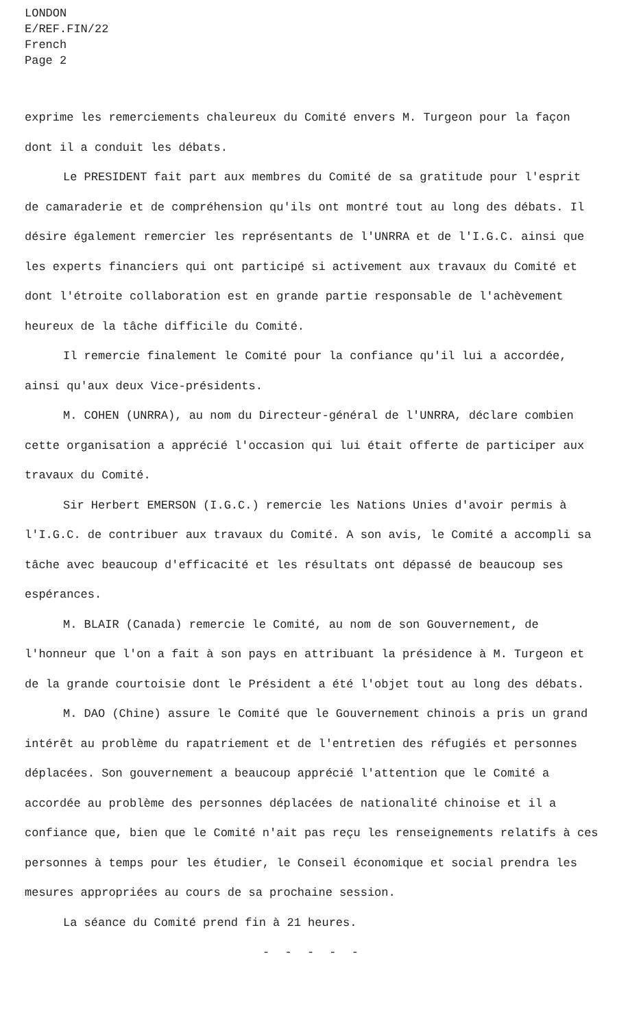LONDON
E/REF.FIN/22
French
Page 2
exprime les remerciements chaleureux du Comité envers M. Turgeon pour la façon dont il a conduit les débats.
Le PRESIDENT fait part aux membres du Comité de sa gratitude pour l'esprit de camaraderie et de compréhension qu'ils ont montré tout au long des débats. Il désire également remercier les représentants de l'UNRRA et de l'I.G.C. ainsi que les experts financiers qui ont participé si activement aux travaux du Comité et dont l'étroite collaboration est en grande partie responsable de l'achèvement heureux de la tâche difficile du Comité.
Il remercie finalement le Comité pour la confiance qu'il lui a accordée, ainsi qu'aux deux Vice-présidents.
M. COHEN (UNRRA), au nom du Directeur-général de l'UNRRA, déclare combien cette organisation a apprécié l'occasion qui lui était offerte de participer aux travaux du Comité.
Sir Herbert EMERSON (I.G.C.) remercie les Nations Unies d'avoir permis à l'I.G.C. de contribuer aux travaux du Comité. A son avis, le Comité a accompli sa tâche avec beaucoup d'efficacité et les résultats ont dépassé de beaucoup ses espérances.
M. BLAIR (Canada) remercie le Comité, au nom de son Gouvernement, de l'honneur que l'on a fait à son pays en attribuant la présidence à M. Turgeon et de la grande courtoisie dont le Président a été l'objet tout au long des débats.
M. DAO (Chine) assure le Comité que le Gouvernement chinois a pris un grand intérêt au problème du rapatriement et de l'entretien des réfugiés et personnes déplacées. Son gouvernement a beaucoup apprécié l'attention que le Comité a accordée au problème des personnes déplacées de nationalité chinoise et il a confiance que, bien que le Comité n'ait pas reçu les renseignements relatifs à ces personnes à temps pour les étudier, le Conseil économique et social prendra les mesures appropriées au cours de sa prochaine session.
La séance du Comité prend fin à 21 heures.
- - - - -